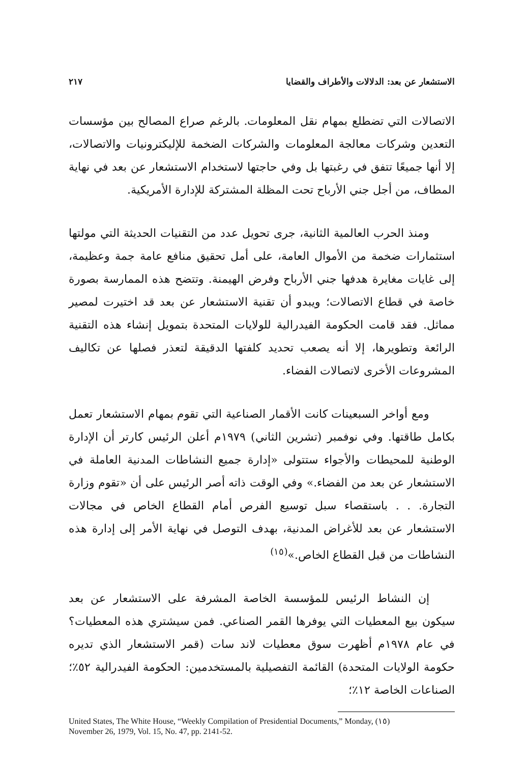الاستشعار عن بعد: الدلالات والأطراف والقضايا ٢١٧
الاتصالات التي تضطلع بمهام نقل المعلومات. بالرغم صراع المصالح بين مؤسسات التعدين وشركات معالجة المعلومات والشركات الضخمة للإليكترونيات والاتصالات، إلا أنها جميعًا تتفق في رغبتها بل وفي حاجتها لاستخدام الاستشعار عن بعد في نهاية المطاف، من أجل جني الأرباح تحت المظلة المشتركة للإدارة الأمريكية.
ومنذ الحرب العالمية الثانية، جرى تحويل عدد من التقنيات الحديثة التي مولتها استثمارات ضخمة من الأموال العامة، على أمل تحقيق منافع عامة جمة وعظيمة، إلى غايات مغايرة هدفها جني الأرباح وفرض الهيمنة. وتتضح هذه الممارسة بصورة خاصة في قطاع الاتصالات؛ ويبدو أن تقنية الاستشعار عن بعد قد اختيرت لمصير مماثل. فقد قامت الحكومة الفيدرالية للولايات المتحدة بتمويل إنشاء هذه التقنية الرائعة وتطويرها، إلا أنه يصعب تحديد كلفتها الدقيقة لتعذر فصلها عن تكاليف المشروعات الأخرى لاتصالات الفضاء.
ومع أواخر السبعينات كانت الأقمار الصناعية التي تقوم بمهام الاستشعار تعمل بكامل طاقتها. وفي نوفمبر (تشرين الثاني) ١٩٧٩م أعلن الرئيس كارتر أن الإدارة الوطنية للمحيطات والأجواء ستتولى «إدارة جميع النشاطات المدنية العاملة في الاستشعار عن بعد من الفضاء.» وفي الوقت ذاته أصر الرئيس على أن «تقوم وزارة التجارة. . . باستقصاء سبل توسيع الفرص أمام القطاع الخاص في مجالات الاستشعار عن بعد للأغراض المدنية، بهدف التوصل في نهاية الأمر إلى إدارة هذه النشاطات من قبل القطاع الخاص.»<sup>(١٥)</sup>
إن النشاط الرئيس للمؤسسة الخاصة المشرفة على الاستشعار عن بعد سيكون بيع المعطيات التي يوفرها القمر الصناعي. فمن سيشتري هذه المعطيات؟ في عام ١٩٧٨م أظهرت سوق معطيات لاند سات (قمر الاستشعار الذي تديره حكومة الولايات المتحدة) القائمة التفصيلية بالمستخدمين: الحكومة الفيدرالية ٥٢٪؛ الصناعات الخاصة ١٢٪؛
United States, The White House, “Weekly Compilation of Presidential Documents,” Monday, (١٥)
November 26, 1979, Vol. 15, No. 47, pp. 2141-52.